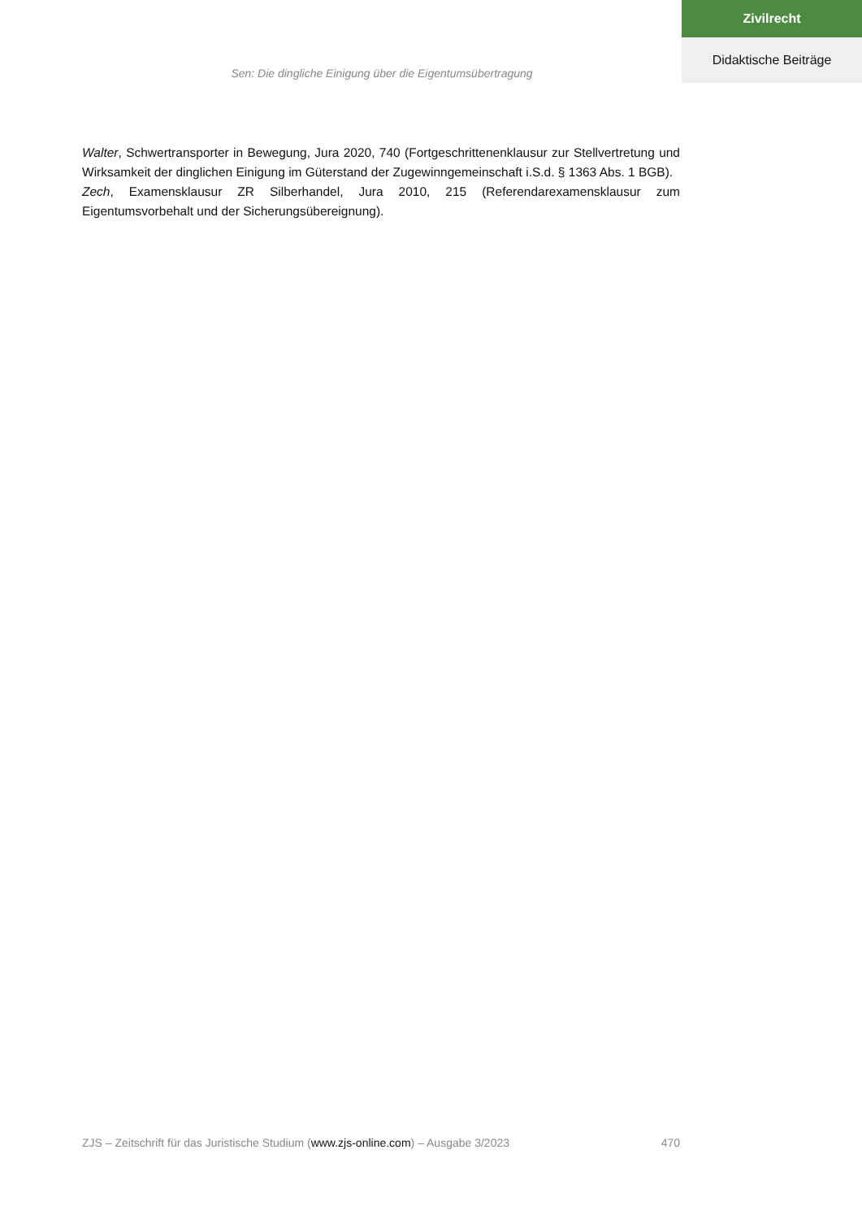Zivilrecht
Didaktische Beiträge
Sen: Die dingliche Einigung über die Eigentumsübertragung
Walter, Schwertransporter in Bewegung, Jura 2020, 740 (Fortgeschrittenenklausur zur Stellvertretung und Wirksamkeit der dinglichen Einigung im Güterstand der Zugewinngemeinschaft i.S.d. § 1363 Abs. 1 BGB).
Zech, Examensklausur ZR Silberhandel, Jura 2010, 215 (Referendarexamensklausur zum Eigentumsvorbehalt und der Sicherungsübereignung).
ZJS – Zeitschrift für das Juristische Studium (www.zjs-online.com) – Ausgabe 3/2023 470